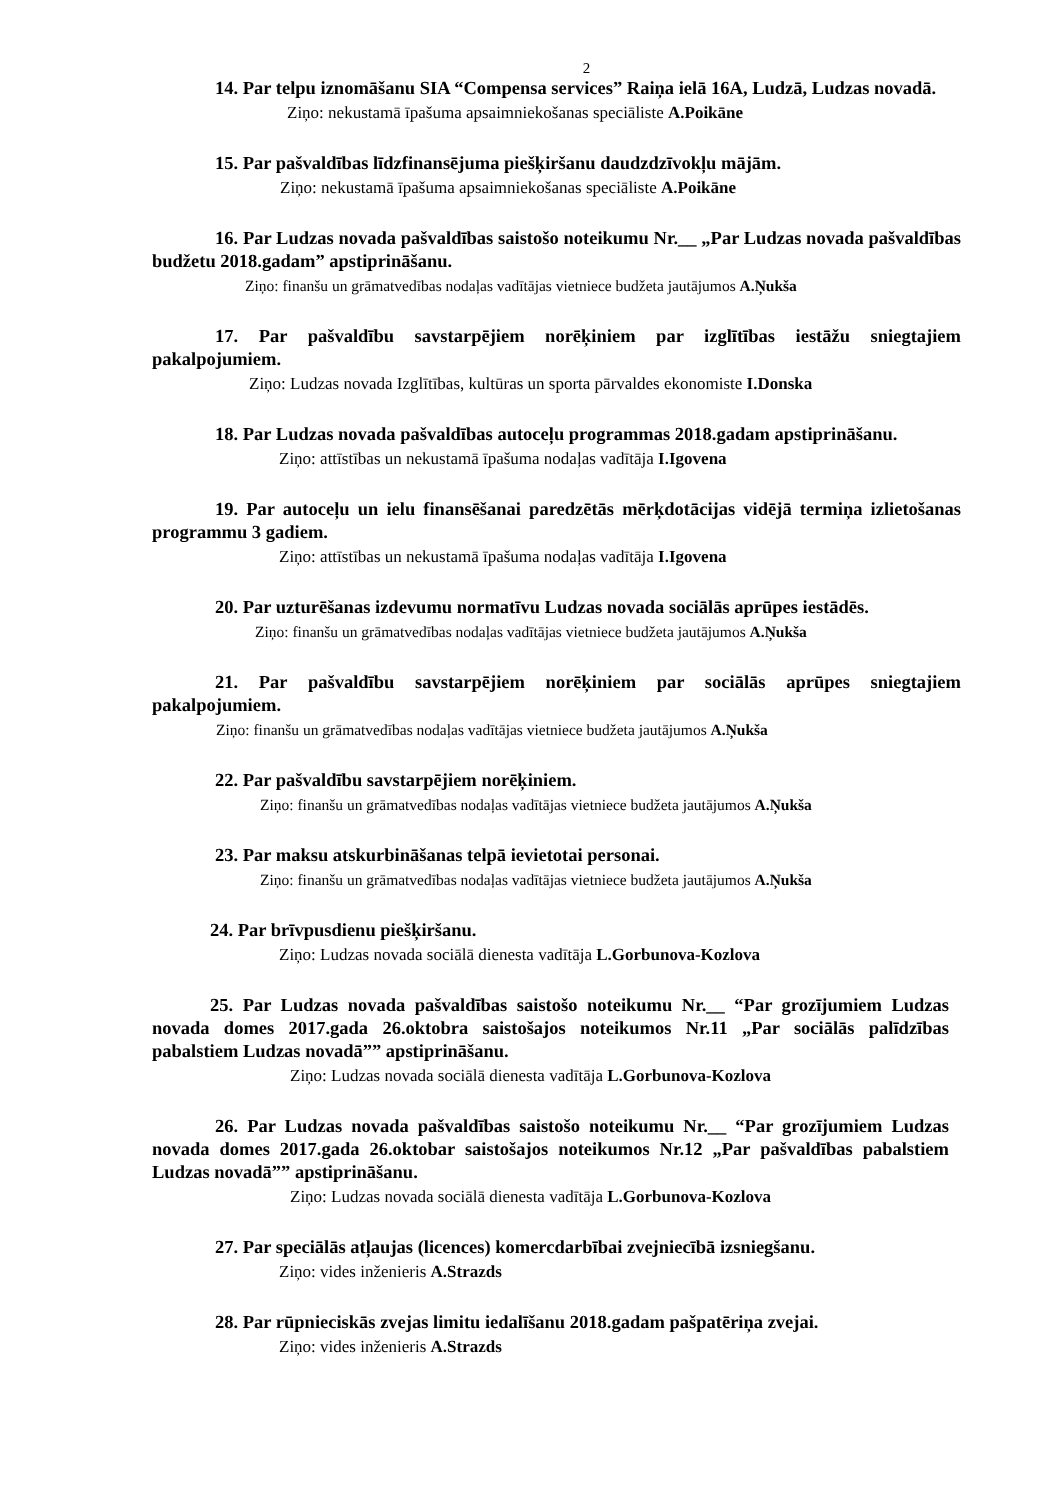2
14. Par telpu iznomāšanu SIA “Compensa services” Raiņa ielā 16A, Ludzā, Ludzas novadā.
Ziņo: nekustamā īpašuma apsaimniekošanas speciāliste A.Poikāne
15. Par pašvaldības līdzfinansējuma piešķiršanu daudzdzīvokļu mājām.
Ziņo: nekustamā īpašuma apsaimniekošanas speciāliste A.Poikāne
16. Par Ludzas novada pašvaldības saistošo noteikumu Nr.__ „Par Ludzas novada pašvaldības budžetu 2018.gadam” apstiprināšanu.
Ziņo: finanšu un grāmatvedības nodaļas vadītājas vietniece budžeta jautājumos A.Ņukša
17. Par pašvaldību savstarpējiem norēķiniem par izglītības iestāžu sniegtajiem pakalpojumiem.
Ziņo: Ludzas novada Izglītības, kultūras un sporta pārvaldes ekonomiste I.Donska
18. Par Ludzas novada pašvaldības autoceļu programmas 2018.gadam apstiprināšanu.
Ziņo: attīstības un nekustamā īpašuma nodaļas vadītāja I.Igovena
19. Par autoceļu un ielu finansēšanai paredzētās mērķdotācijas vidējā termiņa izlietošanas programmu 3 gadiem.
Ziņo: attīstības un nekustamā īpašuma nodaļas vadītāja I.Igovena
20. Par uzturēšanas izdevumu normatīvu Ludzas novada sociālās aprūpes iestādēs.
Ziņo: finanšu un grāmatvedības nodaļas vadītājas vietniece budžeta jautājumos A.Ņukša
21. Par pašvaldību savstarpējiem norēķiniem par sociālās aprūpes sniegtajiem pakalpojumiem.
Ziņo: finanšu un grāmatvedības nodaļas vadītājas vietniece budžeta jautājumos A.Ņukša
22. Par pašvaldību savstarpējiem norēķiniem.
Ziņo: finanšu un grāmatvedības nodaļas vadītājas vietniece budžeta jautājumos A.Ņukša
23. Par maksu atskurbināšanas telpā ievietotai personai.
Ziņo: finanšu un grāmatvedības nodaļas vadītājas vietniece budžeta jautājumos A.Ņukša
24. Par brīvpusdienu piešķiršanu.
Ziņo: Ludzas novada sociālā dienesta vadītāja L.Gorbunova-Kozlova
25. Par Ludzas novada pašvaldības saistošo noteikumu Nr.__ “Par grozījumiem Ludzas novada domes 2017.gada 26.oktobra saistošajos noteikumos Nr.11 „Par sociālās palīdzības pabalstiem Ludzas novadā”” apstiprināšanu.
Ziņo: Ludzas novada sociālā dienesta vadītāja L.Gorbunova-Kozlova
26. Par Ludzas novada pašvaldības saistošo noteikumu Nr.__ “Par grozījumiem Ludzas novada domes 2017.gada 26.oktobar saistošajos noteikumos Nr.12 „Par pašvaldības pabalstiem Ludzas novadā”” apstiprināšanu.
Ziņo: Ludzas novada sociālā dienesta vadītāja L.Gorbunova-Kozlova
27. Par speciālās atļaujas (licences) komercdarbībai zvejniecībā izsniegšanu.
Ziņo: vides inženieris A.Strazds
28. Par rūpnieciskās zvejas limitu iedalīšanu 2018.gadam pašpatēriņa zvejai.
Ziņo: vides inženieris A.Strazds